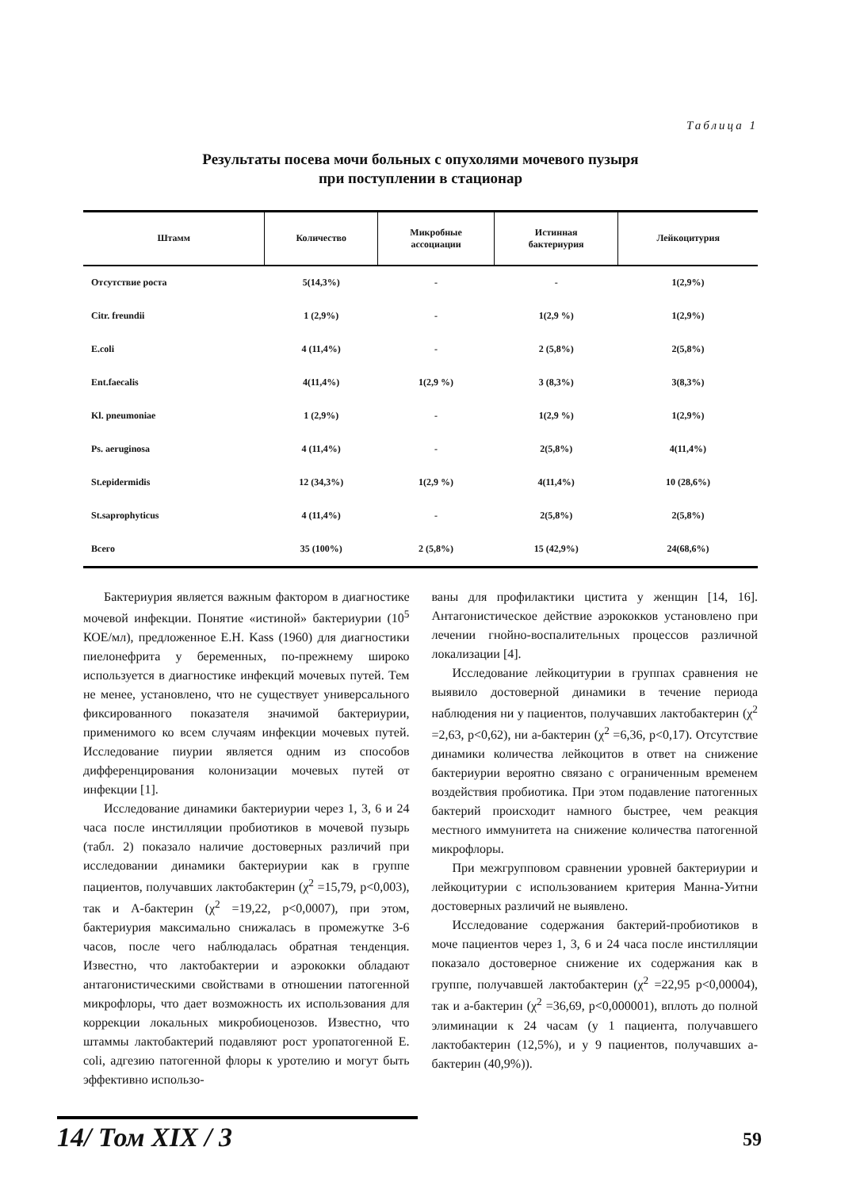Таблица 1
Результаты посева мочи больных с опухолями мочевого пузыря
при поступлении в стационар
| Штамм | Количество | Микробные ассоциации | Истинная бактериурия | Лейкоцитурия |
| --- | --- | --- | --- | --- |
| Отсутствие роста | 5(14,3%) | - | - | 1(2,9%) |
| Citr. freundii | 1 (2,9%) | - | 1(2,9 %) | 1(2,9%) |
| E.coli | 4 (11,4%) | - | 2 (5,8%) | 2(5,8%) |
| Ent.faecalis | 4(11,4%) | 1(2,9 %) | 3 (8,3%) | 3(8,3%) |
| Kl. pneumoniae | 1 (2,9%) | - | 1(2,9 %) | 1(2,9%) |
| Ps. aeruginosa | 4 (11,4%) | - | 2(5,8%) | 4(11,4%) |
| St.epidermidis | 12 (34,3%) | 1(2,9 %) | 4(11,4%) | 10 (28,6%) |
| St.saprophyticus | 4 (11,4%) | - | 2(5,8%) | 2(5,8%) |
| Всего | 35 (100%) | 2 (5,8%) | 15 (42,9%) | 24(68,6%) |
Бактериурия является важным фактором в диагностике мочевой инфекции. Понятие «истиной» бактериурии (10<sup>5</sup> КОЕ/мл), предложенное E.H. Kass (1960) для диагностики пиелонефрита у беременных, по-прежнему широко используется в диагностике инфекций мочевых путей. Тем не менее, установлено, что не существует универсального фиксированного показателя значимой бактериурии, применимого ко всем случаям инфекции мочевых путей. Исследование пиурии является одним из способов дифференцирования колонизации мочевых путей от инфекции [1].
Исследование динамики бактериурии через 1, 3, 6 и 24 часа после инстилляции пробиотиков в мочевой пузырь (табл. 2) показало наличие достоверных различий при исследовании динамики бактериурии как в группе пациентов, получавших лактобактерин (χ<sup>2</sup> =15,79, p<0,003), так и А-бактерин (χ<sup>2</sup> =19,22, p<0,0007), при этом, бактериурия максимально снижалась в промежутке 3-6 часов, после чего наблюдалась обратная тенденция. Известно, что лактобактерии и аэрококки обладают антагонистическими свойствами в отношении патогенной микрофлоры, что дает возможность их использования для коррекции локальных микробиоценозов. Известно, что штаммы лактобактерий подавляют рост уропатогенной E. coli, адгезию патогенной флоры к уротелию и могут быть эффективно использо-
ваны для профилактики цистита у женщин [14, 16]. Антагонистическое действие аэрококков установлено при лечении гнойно-воспалительных процессов различной локализации [4].
Исследование лейкоцитурии в группах сравнения не выявило достоверной динамики в течение периода наблюдения ни у пациентов, получавших лактобактерин (χ<sup>2</sup> =2,63, p<0,62), ни а-бактерин (χ<sup>2</sup> =6,36, p<0,17). Отсутствие динамики количества лейкоцитов в ответ на снижение бактериурии вероятно связано с ограниченным временем воздействия пробиотика. При этом подавление патогенных бактерий происходит намного быстрее, чем реакция местного иммунитета на снижение количества патогенной микрофлоры.
При межгрупповом сравнении уровней бактериурии и лейкоцитурии с использованием критерия Манна-Уитни достоверных различий не выявлено.
Исследование содержания бактерий-пробиотиков в моче пациентов через 1, 3, 6 и 24 часа после инстилляции показало достоверное снижение их содержания как в группе, получавшей лактобактерин (χ<sup>2</sup> =22,95 p<0,00004), так и а-бактерин (χ<sup>2</sup> =36,69, p<0,000001), вплоть до полной элиминации к 24 часам (у 1 пациента, получавшего лактобактерин (12,5%), и у 9 пациентов, получавших а-бактерин (40,9%)).
14/ Том XIX / 3
59